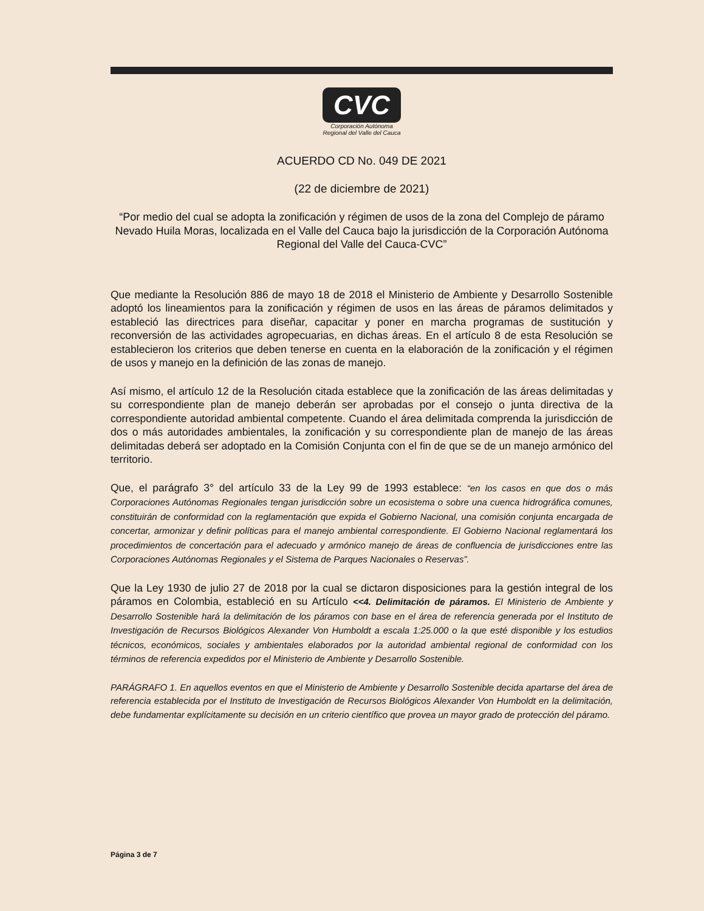CVC
Corporación Autónoma
Regional del Valle del Cauca
ACUERDO CD No. 049 DE 2021
(22 de diciembre de 2021)
“Por medio del cual se adopta la zonificación y régimen de usos de la zona del Complejo de páramo Nevado Huila Moras, localizada en el Valle del Cauca bajo la jurisdicción de la Corporación Autónoma Regional del Valle del Cauca-CVC”
Que mediante la Resolución 886 de mayo 18 de 2018 el Ministerio de Ambiente y Desarrollo Sostenible adoptó los lineamientos para la zonificación y régimen de usos en las áreas de páramos delimitados y estableció las directrices para diseñar, capacitar y poner en marcha programas de sustitución y reconversión de las actividades agropecuarias, en dichas áreas. En el artículo 8 de esta Resolución se establecieron los criterios que deben tenerse en cuenta en la elaboración de la zonificación y el régimen de usos y manejo en la definición de las zonas de manejo.
Así mismo, el artículo 12 de la Resolución citada establece que la zonificación de las áreas delimitadas y su correspondiente plan de manejo deberán ser aprobadas por el consejo o junta directiva de la correspondiente autoridad ambiental competente. Cuando el área delimitada comprenda la jurisdicción de dos o más autoridades ambientales, la zonificación y su correspondiente plan de manejo de las áreas delimitadas deberá ser adoptado en la Comisión Conjunta con el fin de que se de un manejo armónico del territorio.
Que, el parágrafo 3° del artículo 33 de la Ley 99 de 1993 establece: “en los casos en que dos o más Corporaciones Autónomas Regionales tengan jurisdicción sobre un ecosistema o sobre una cuenca hidrográfica comunes, constituirán de conformidad con la reglamentación que expida el Gobierno Nacional, una comisión conjunta encargada de concertar, armonizar y definir políticas para el manejo ambiental correspondiente. El Gobierno Nacional reglamentará los procedimientos de concertación para el adecuado y armónico manejo de áreas de confluencia de jurisdicciones entre las Corporaciones Autónomas Regionales y el Sistema de Parques Nacionales o Reservas”.
Que la Ley 1930 de julio 27 de 2018 por la cual se dictaron disposiciones para la gestión integral de los páramos en Colombia, estableció en su Artículo <<4. Delimitación de páramos. El Ministerio de Ambiente y Desarrollo Sostenible hará la delimitación de los páramos con base en el área de referencia generada por el Instituto de Investigación de Recursos Biológicos Alexander Von Humboldt a escala 1:25.000 o la que esté disponible y los estudios técnicos, económicos, sociales y ambientales elaborados por la autoridad ambiental regional de conformidad con los términos de referencia expedidos por el Ministerio de Ambiente y Desarrollo Sostenible.
PARÁGRAFO 1. En aquellos eventos en que el Ministerio de Ambiente y Desarrollo Sostenible decida apartarse del área de referencia establecida por el Instituto de Investigación de Recursos Biológicos Alexander Von Humboldt en la delimitación, debe fundamentar explícitamente su decisión en un criterio científico que provea un mayor grado de protección del páramo.
Página 3 de 7